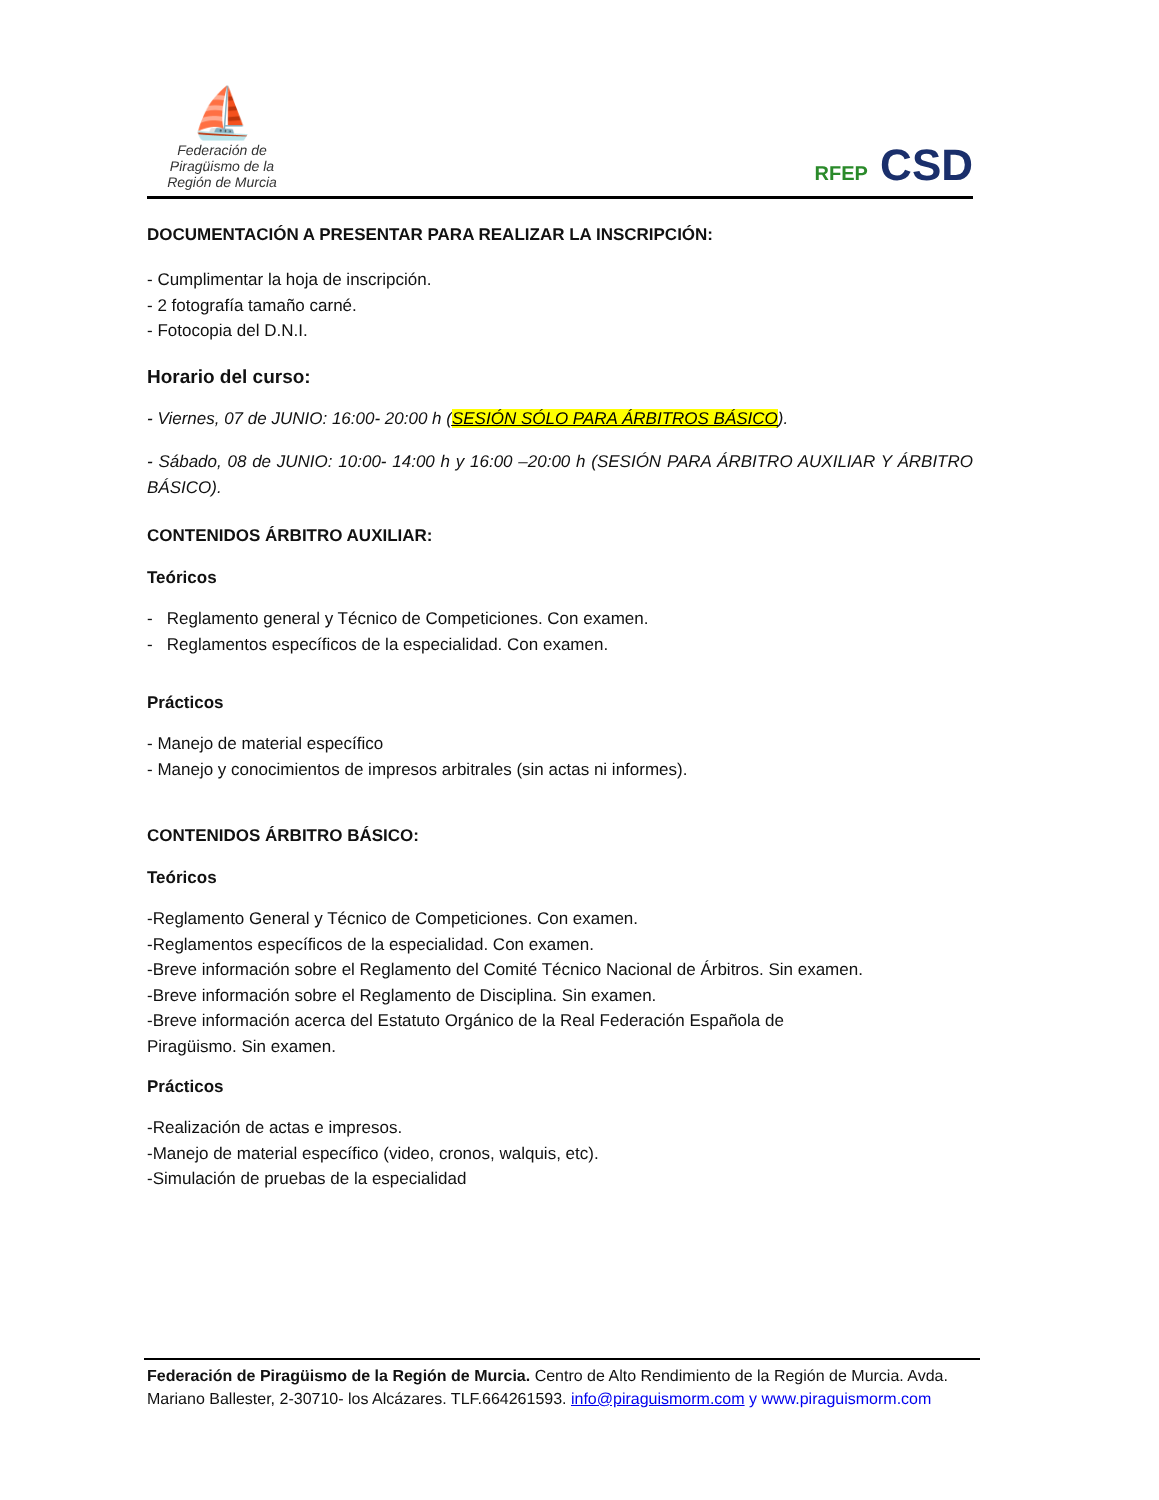⛵
Federación de Piragüismo de la Región de Murcia
RFEP CSD
DOCUMENTACIÓN A PRESENTAR PARA REALIZAR LA INSCRIPCIÓN:
- Cumplimentar la hoja de inscripción.
- 2 fotografía tamaño carné.
- Fotocopia del D.N.I.
Horario del curso:
- Viernes, 07 de JUNIO: 16:00- 20:00 h (SESIÓN SÓLO PARA ÁRBITROS BÁSICO).
- Sábado, 08 de JUNIO: 10:00- 14:00 h y 16:00 –20:00 h (SESIÓN PARA ÁRBITRO AUXILIAR Y ÁRBITRO BÁSICO).
CONTENIDOS ÁRBITRO AUXILIAR:
Teóricos
- Reglamento general y Técnico de Competiciones. Con examen.
- Reglamentos específicos de la especialidad. Con examen.
Prácticos
- Manejo de material específico
- Manejo y conocimientos de impresos arbitrales (sin actas ni informes).
CONTENIDOS ÁRBITRO BÁSICO:
Teóricos
-Reglamento General y Técnico de Competiciones. Con examen.
-Reglamentos específicos de la especialidad. Con examen.
-Breve información sobre el Reglamento del Comité Técnico Nacional de Árbitros. Sin examen.
-Breve información sobre el Reglamento de Disciplina. Sin examen.
-Breve información acerca del Estatuto Orgánico de la Real Federación Española de
Piragüismo. Sin examen.
Prácticos
-Realización de actas e impresos.
-Manejo de material específico (video, cronos, walquis, etc).
-Simulación de pruebas de la especialidad
Federación de Piragüismo de la Región de Murcia. Centro de Alto Rendimiento de la Región de Murcia. Avda. Mariano Ballester, 2-30710- los Alcázares. TLF.664261593. info@piraguismorm.com y www.piraguismorm.com